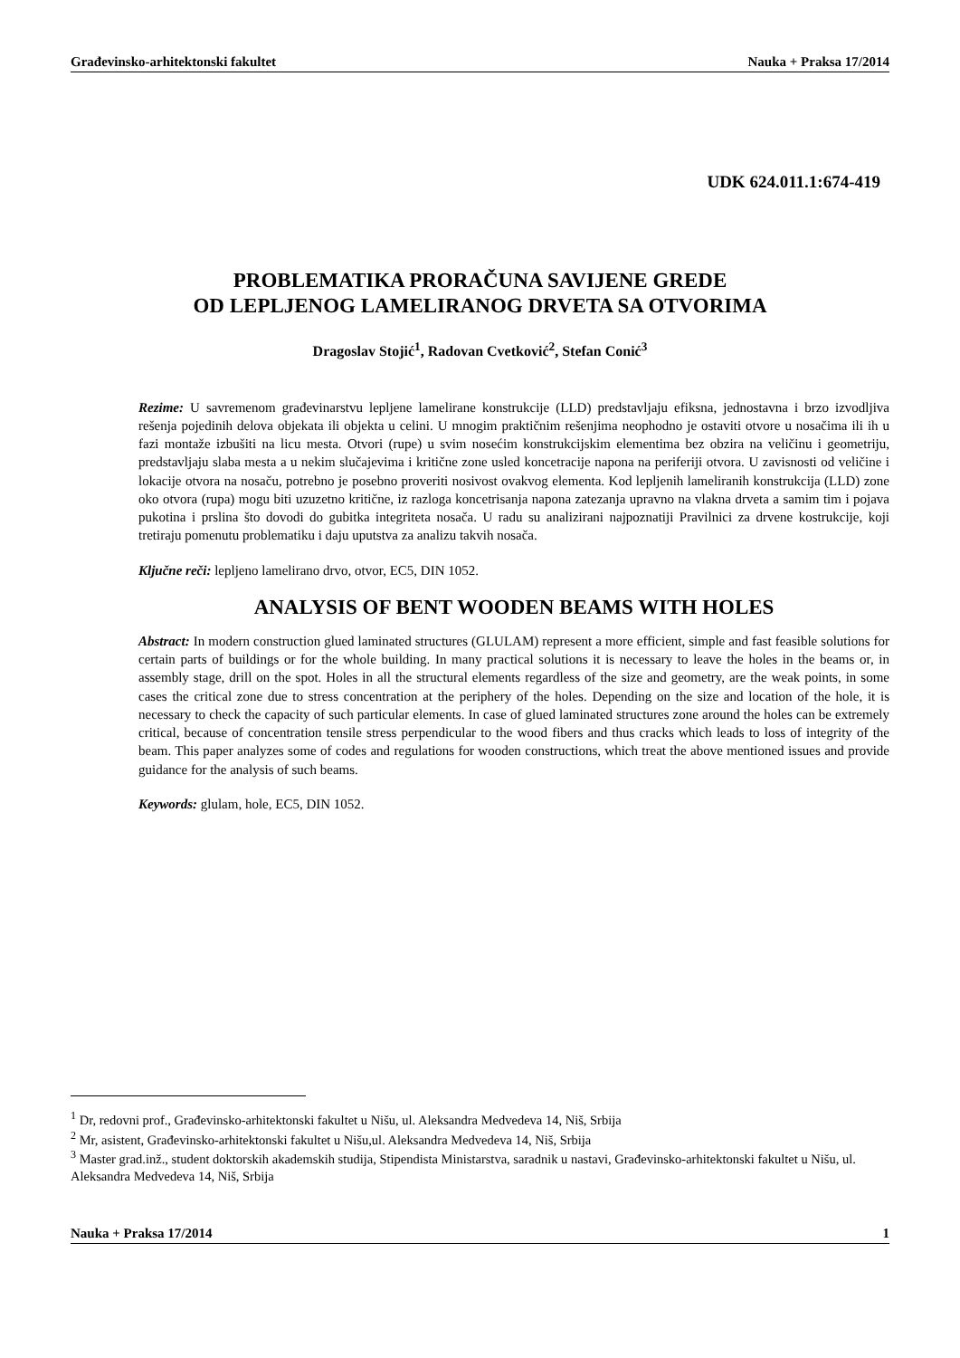Građevinsko-arhitektonski fakultet Nauka + Praksa 17/2014
UDK 624.011.1:674-419
PROBLEMATIKA PRORAČUNA SAVIJENE GREDE
OD LEPLJENOG LAMELIRANOG DRVETA SA OTVORIMA
Dragoslav Stojić<sup>1</sup>, Radovan Cvetković<sup>2</sup>, Stefan Conić<sup>3</sup>
Rezime: U savremenom građevinarstvu lepljene lamelirane konstrukcije (LLD) predstavljaju efiksna, jednostavna i brzo izvodljiva rešenja pojedinih delova objekata ili objekta u celini. U mnogim praktičnim rešenjima neophodno je ostaviti otvore u nosačima ili ih u fazi montaže izbušiti na licu mesta. Otvori (rupe) u svim nosećim konstrukcijskim elementima bez obzira na veličinu i geometriju, predstavljaju slaba mesta a u nekim slučajevima i kritične zone usled koncetracije napona na periferiji otvora. U zavisnosti od veličine i lokacije otvora na nosaču, potrebno je posebno proveriti nosivost ovakvog elementa. Kod lepljenih lameliranih konstrukcija (LLD) zone oko otvora (rupa) mogu biti uzuzetno kritične, iz razloga koncetrisanja napona zatezanja upravno na vlakna drveta a samim tim i pojava pukotina i prslina što dovodi do gubitka integriteta nosača. U radu su analizirani najpoznatiji Pravilnici za drvene kostrukcije, koji tretiraju pomenutu problematiku i daju uputstva za analizu takvih nosača.
Ključne reči: lepljeno lamelirano drvo, otvor, EC5, DIN 1052.
ANALYSIS OF BENT WOODEN BEAMS WITH HOLES
Abstract: In modern construction glued laminated structures (GLULAM) represent a more efficient, simple and fast feasible solutions for certain parts of buildings or for the whole building. In many practical solutions it is necessary to leave the holes in the beams or, in assembly stage, drill on the spot. Holes in all the structural elements regardless of the size and geometry, are the weak points, in some cases the critical zone due to stress concentration at the periphery of the holes. Depending on the size and location of the hole, it is necessary to check the capacity of such particular elements. In case of glued laminated structures zone around the holes can be extremely critical, because of concentration tensile stress perpendicular to the wood fibers and thus cracks which leads to loss of integrity of the beam. This paper analyzes some of codes and regulations for wooden constructions, which treat the above mentioned issues and provide guidance for the analysis of such beams.
Keywords: glulam, hole, EC5, DIN 1052.
<sup>1</sup> Dr, redovni prof., Građevinsko-arhitektonski fakultet u Nišu, ul. Aleksandra Medvedeva 14, Niš, Srbija
<sup>2</sup> Mr, asistent, Građevinsko-arhitektonski fakultet u Nišu,ul. Aleksandra Medvedeva 14, Niš, Srbija
<sup>3</sup> Master grad.inž., student doktorskih akademskih studija, Stipendista Ministarstva, saradnik u nastavi, Građevinsko-arhitektonski fakultet u Nišu, ul. Aleksandra Medvedeva 14, Niš, Srbija
Nauka + Praksa 17/2014 1